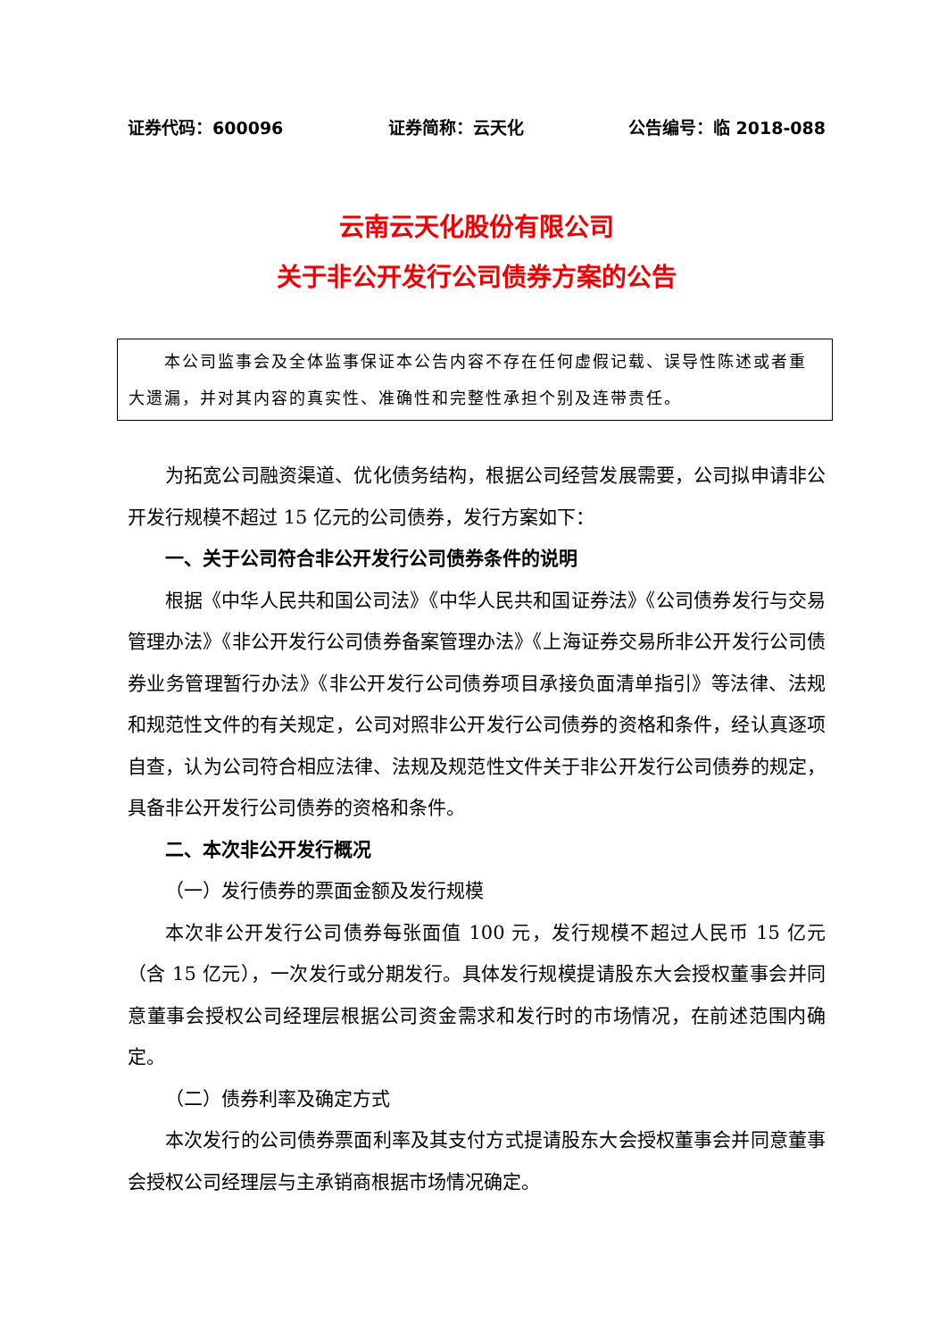证券代码：600096 证券简称：云天化 公告编号：临 2018-088
云南云天化股份有限公司
关于非公开发行公司债券方案的公告
　　本公司监事会及全体监事保证本公告内容不存在任何虚假记载、误导性陈述或者重大遗漏，并对其内容的真实性、准确性和完整性承担个别及连带责任。
为拓宽公司融资渠道、优化债务结构，根据公司经营发展需要，公司拟申请非公开发行规模不超过 15 亿元的公司债券，发行方案如下：
一、关于公司符合非公开发行公司债券条件的说明
根据《中华人民共和国公司法》《中华人民共和国证券法》《公司债券发行与交易管理办法》《非公开发行公司债券备案管理办法》《上海证券交易所非公开发行公司债券业务管理暂行办法》《非公开发行公司债券项目承接负面清单指引》等法律、法规和规范性文件的有关规定，公司对照非公开发行公司债券的资格和条件，经认真逐项自查，认为公司符合相应法律、法规及规范性文件关于非公开发行公司债券的规定，具备非公开发行公司债券的资格和条件。
二、本次非公开发行概况
（一）发行债券的票面金额及发行规模
本次非公开发行公司债券每张面值 100 元，发行规模不超过人民币 15 亿元（含 15 亿元），一次发行或分期发行。具体发行规模提请股东大会授权董事会并同意董事会授权公司经理层根据公司资金需求和发行时的市场情况，在前述范围内确定。
（二）债券利率及确定方式
本次发行的公司债券票面利率及其支付方式提请股东大会授权董事会并同意董事会授权公司经理层与主承销商根据市场情况确定。